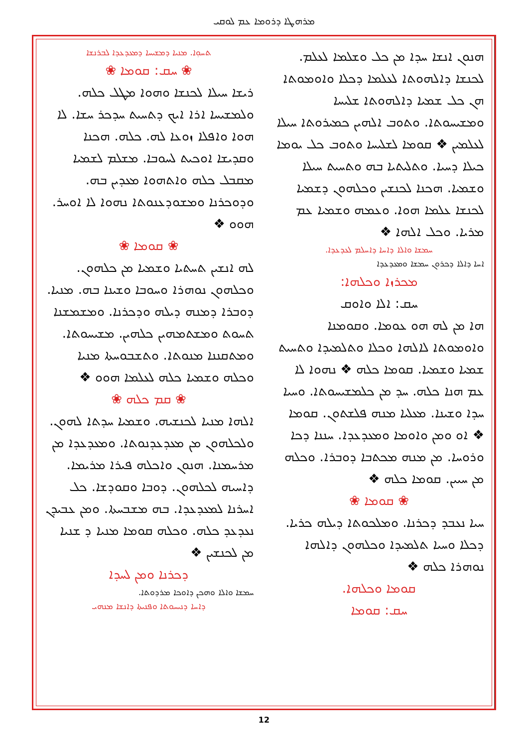ܡܪܗܛܐ ܕܪܘܡܐ ܥܡ ܠܘܩܝ
ܬܚܘܼܐ. ܡܢܝܐ ܕܡܫܝܚܐ ܕܡܥܕܥܕܐ ܠܒܪܢܫܐ
❀ ܚܩ: ܩܘܡܐ ❀
ܪܝܫܐ ܚܝܠܐ ܠܟܢܫܐ ܘܗܘܐ ܡܛܠ ܟܠܗ. ܘܠܡܫܝܚܐ ܐܪܐ ܐܝܟ ܕܬܚܝܬ ܚܕܟܪ ܚܫܐ. ܠܐ ܗܘܐ ܘܐܦܠܐ ܙܘܥܐ ܠܗ. ܟܠܗ. ܗܟܢܐ ܘܩܕܝܫܐ ܐܘܟܝܬ ܠܚܘܒܐ. ܡܫܠܡ ܠܫܡܝܐ ܡܩܒܠ ܟܠܗ ܘܐܬܗܘܐ ܡܥܕܝܢ ܒܗ. ܘܕܘܟܪܢܐ ܘܡܫܘܕܥܢܘܬܐ ܢܗܘܐ ܠܐ ܐܘܚܪ. ܗܘܘ ❖
❀ ܩܘܡܐ ❀
ܠܗ ܐܢܫܝܢ ܬܚܬܝܐ ܘܫܡܝܐ ܡܢ ܟܠܗܘܢ. ܘܟܠܗܘܢ ܢܘܗܪܐ ܘܚܘܒܐ ܘܫܝܢܐ ܒܗ. ܡܢܝܐ. ܕܘܒܪܐ ܕܡܢܗ ܕܝܠܗ ܘܕܟܪܢܐ. ܘܡܫܡܫܢܐ ܬܚܘܬ ܘܡܫܬܡܗܝܢ ܟܠܗܝܢ. ܡܫܝܚܘܬܐ. ܘܡܬܩܢܢܐ ܡܢܘܬܐ. ܘܬܫܒܘܚܬܐ ܡܢܝܐ ܘܟܠܗ ܘܫܡܝܐ ܟܠܗ ܠܥܠܡܐ ܗܘܘ ❖
❀ ܩܡ ܟܠܗ ❀
ܐܠܗܐ ܡܢܝܐ ܠܟܢܫܝܗ. ܘܫܡܝܐ ܚܕܬܐ ܠܗܘܢ. ܘܠܟܠܗܘܢ ܡܢ ܡܥܕܥܕܢܘܬܐ. ܘܡܥܕܥܕܐ ܡܢ ܡܪܚܡܢܐ. ܗܢܘܢ ܘܐܟܠܗ ܦܝܪܐ ܡܪܝܡܐ. ܕܐܚܝܗ ܠܟܠܗܘܢ. ܕܘܒܐ ܘܩܘܕܫܐ. ܟܠ ܐܚܪܢܐ ܠܡܥܕܥܕܐ. ܒܗ ܡܫܒܚܬܐ. ܘܡܢ ܥܒܝܕܢ ܢܥܕܥܕ ܟܠܗ. ܘܟܠܗ ܩܘܡܐ ܡܢܝܐ ܕ ܫܢܝܐ ܡܢ ܠܟܢܫܝܢ ❖
ܕܟܪܢܐ ܘܡܢ ܠܚܕܐ
ܚܡܫܐ ܘܐܠܐ ܘܗܟܢ ܕܐܘܟܐ ܡܪܕܘܬܐ.
ܕܐܚܐ ܕܢܝܚܘܬܐ ܘܦܢܝܬܐ ܕܐܢܫܐ ܡܢܗܝ
ܗܢܘܢ ܐܢܫܐ ܚܕܐ ܡܢ ܟܠ ܘܫܠܡܐ ܠܥܠܡ. ܠܟܢܫܐ ܕܐܠܗܘܬܐ ܠܥܠܡܐ ܕܟܠܐ ܘܐܘܡܘܬܐ ܗܢ ܟܠ ܫܡܝܐ ܕܐܠܗܘܬܐ ܫܠܝܚܐ ܘܡܫܝܚܘܬܐ. ܘܬܘܒ ܐܠܗܝܢ ܟܡܝܪܘܬܐ ܚܝܠܐ ܠܥܠܡܝܢ ❖ ܩܘܡܐ ܠܫܠܝܚܐ ܘܬܘܒ ܟܠ ܝܘܡܐ ܟܝܠܐ ܕܚܝܐ. ܘܬܠܝܬܝܐ ܒܗ ܘܬܚܝܬ ܚܝܠܐ ܘܫܡܝܐ. ܗܟܢܐ ܠܟܢܫܝܢ ܘܟܠܗܘܢ ܕܫܡܝܐ ܠܟܢܫܐ ܥܠܡܐ ܗܘܐ. ܘܥܡܗ ܘܫܡܝܐ ܥܡ ܡܪܝܐ. ܘܟܠ ܐܠܗܐ ❖
ܚܡܫܐ ܘܐܠܐ ܕܐܚܐ ܕܐܚܠܡ ܠܥܕܥܕܐ.
ܐܚܐ ܕܐܠܐ ܕܟܪܘܢ ܚܡܫܐ ܘܡܥܕܥܕܐ
ܡܟܪܙܐ ܘܟܠܗܐ:
ܚܩ: ܐܠܐ ܘܐܘܩ
ܗܐ ܡܢ ܠܗ ܗܘ ܥܘܡܐ. ܘܩܘܡܢܐ ܘܐܘܡܘܬܐ ܠܐܠܗܐ ܘܟܠܐ ܘܬܠܡܝܕܐ ܘܬܚܝܬ ܫܡܝܐ ܘܫܡܝܐ. ܩܘܡܐ ܟܠܗ ❖ ܢܗܘܐ ܠܐ ܥܡ ܗܢܐ ܟܠܗ. ܚܕ ܡܢ ܟܠܡܫܝܚܘܬܐ. ܘܚܝܐ ܚܕܐ ܘܫܝܢܐ. ܡܥܠܝܐ ܡܢܗ ܦܠܫܬܘܢ. ܩܘܡܐ ❖ ܐܘ ܘܡܢ ܘܐܘܡܐ ܘܡܥܕܥܕܐ. ܚܢܢܐ ܕܟܐ ܘܪܘܚܐ. ܡܢ ܡܢܗ ܡܟܬܒܐ ܕܘܒܪܐ. ܘܟܠܗ ܡܢ ܚܝܝܢ. ܩܘܡܐ ܟܠܗ ❖
❀ ܩܘܡܐ ❀
ܚܝܐ ܢܥܒܕ ܕܟܪܢܐ. ܘܡܠܟܘܬܐ ܕܝܠܗ ܟܪܝܐ. ܕܟܠܐ ܘܚܝܐ ܬܠܡܝܕܐ ܘܟܠܗܘܢ ܕܐܠܗܐ ܢܘܗܪܐ ܟܠܗ ❖
ܩܘܡܐ ܘܟܠܗܐ.
ܚܩ: ܩܘܡܐ
12